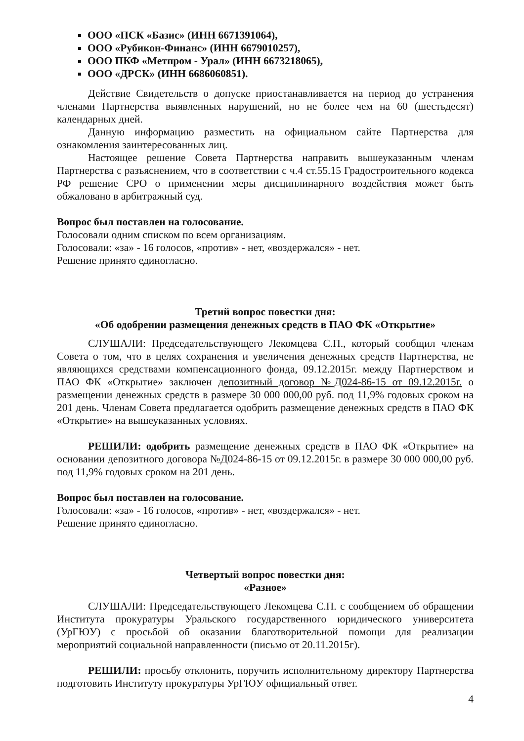ООО «ПСК «Базис» (ИНН 6671391064),
ООО «Рубикон-Финанс» (ИНН 6679010257),
ООО ПКФ «Метпром - Урал» (ИНН 6673218065),
ООО «ДРСК» (ИНН 6686060851).
Действие Свидетельств о допуске приостанавливается на период до устранения членами Партнерства выявленных нарушений, но не более чем на 60 (шестьдесят) календарных дней.
Данную информацию разместить на официальном сайте Партнерства для ознакомления заинтересованных лиц.
Настоящее решение Совета Партнерства направить вышеуказанным членам Партнерства с разъяснением, что в соответствии с ч.4 ст.55.15 Градостроительного кодекса РФ решение СРО о применении меры дисциплинарного воздействия может быть обжаловано в арбитражный суд.
Вопрос был поставлен на голосование.
Голосовали одним списком по всем организациям.
Голосовали: «за» - 16 голосов, «против» - нет, «воздержался» - нет.
Решение принято единогласно.
Третий вопрос повестки дня:
«Об одобрении размещения денежных средств в ПАО ФК «Открытие»
СЛУШАЛИ: Председательствующего Лекомцева С.П., который сообщил членам Совета о том, что в целях сохранения и увеличения денежных средств Партнерства, не являющихся средствами компенсационного фонда, 09.12.2015г. между Партнерством и ПАО ФК «Открытие» заключен депозитный договор №Д024-86-15 от 09.12.2015г. о размещении денежных средств в размере 30 000 000,00 руб. под 11,9% годовых сроком на 201 день. Членам Совета предлагается одобрить размещение денежных средств в ПАО ФК «Открытие» на вышеуказанных условиях.
РЕШИЛИ: одобрить размещение денежных средств в ПАО ФК «Открытие» на основании депозитного договора №Д024-86-15 от 09.12.2015г. в размере 30 000 000,00 руб. под 11,9% годовых сроком на 201 день.
Вопрос был поставлен на голосование.
Голосовали: «за» - 16 голосов, «против» - нет, «воздержался» - нет.
Решение принято единогласно.
Четвертый вопрос повестки дня:
«Разное»
СЛУШАЛИ: Председательствующего Лекомцева С.П. с сообщением об обращении Института прокуратуры Уральского государственного юридического университета (УрГЮУ) с просьбой об оказании благотворительной помощи для реализации мероприятий социальной направленности (письмо от 20.11.2015г).
РЕШИЛИ: просьбу отклонить, поручить исполнительному директору Партнерства подготовить Институту прокуратуры УрГЮУ официальный ответ.
4